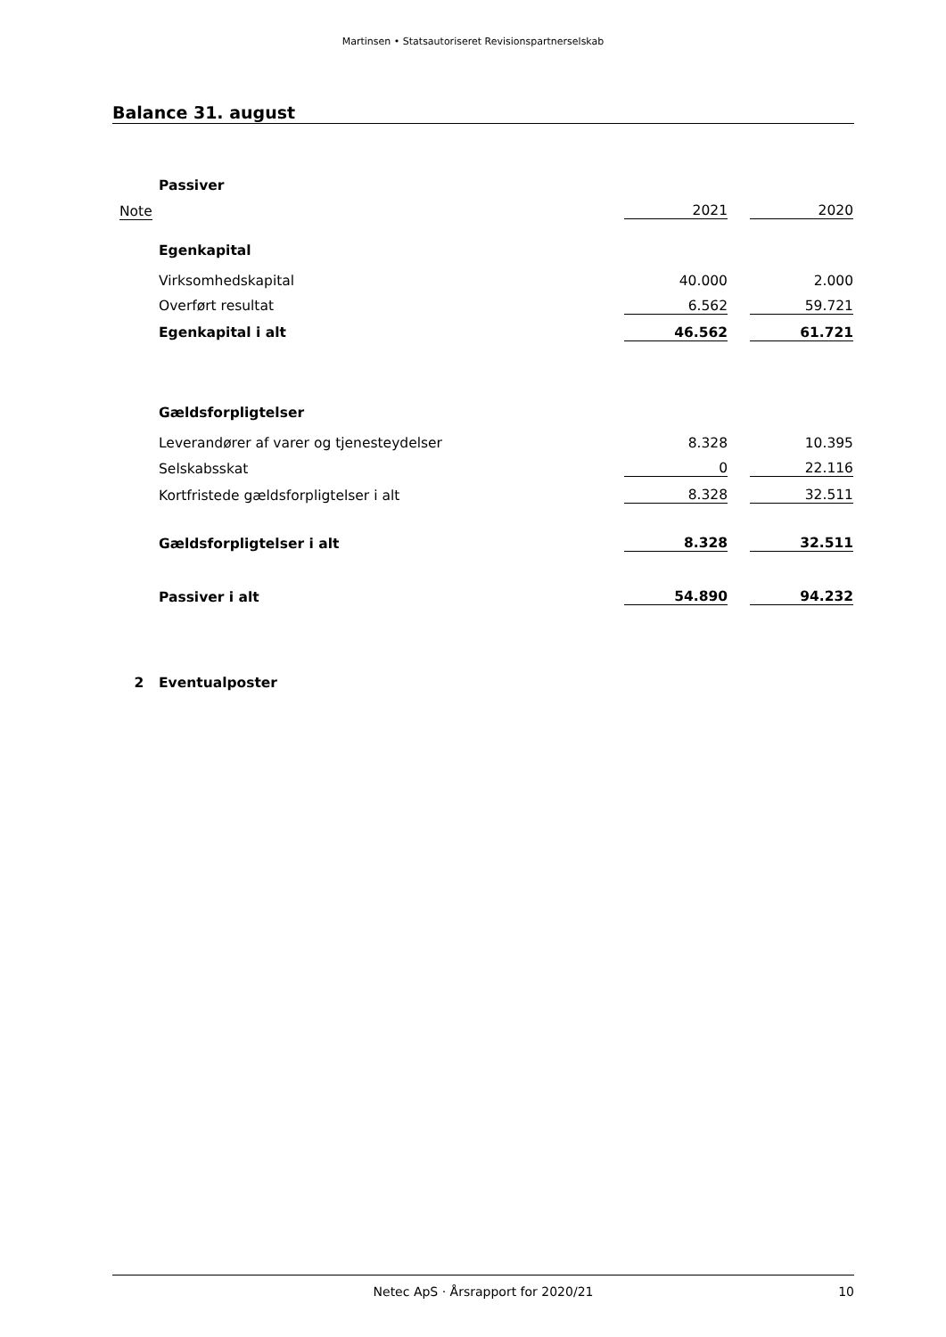Martinsen • Statsautoriseret Revisionspartnerselskab
Balance 31. august
| | Passiver | | | |
| Note | | 2021 | | 2020 |
| | Egenkapital | | | |
| | Virksomhedskapital | 40.000 | | 2.000 |
| | Overført resultat | 6.562 | | 59.721 |
| | Egenkapital i alt | 46.562 | | 61.721 |
| | Gældsforpligtelser | | | |
| | Leverandører af varer og tjenesteydelser | 8.328 | | 10.395 |
| | Selskabsskat | 0 | | 22.116 |
| | Kortfristede gældsforpligtelser i alt | 8.328 | | 32.511 |
| | Gældsforpligtelser i alt | 8.328 | | 32.511 |
| | Passiver i alt | 54.890 | | 94.232 |
| 2 | Eventualposter | | | |
Netec ApS · Årsrapport for 2020/21 10